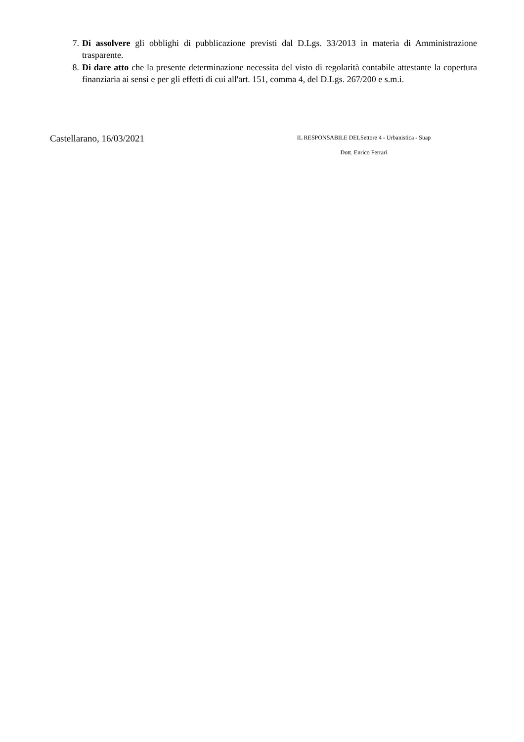7. Di assolvere gli obblighi di pubblicazione previsti dal D.Lgs. 33/2013 in materia di Amministrazione trasparente.
8. Di dare atto che la presente determinazione necessita del visto di regolarità contabile attestante la copertura finanziaria ai sensi e per gli effetti di cui all'art. 151, comma 4, del D.Lgs. 267/200 e s.m.i.
Castellarano, 16/03/2021
IL RESPONSABILE DELSettore 4 - Urbanistica - Suap
Dott. Enrico Ferrari